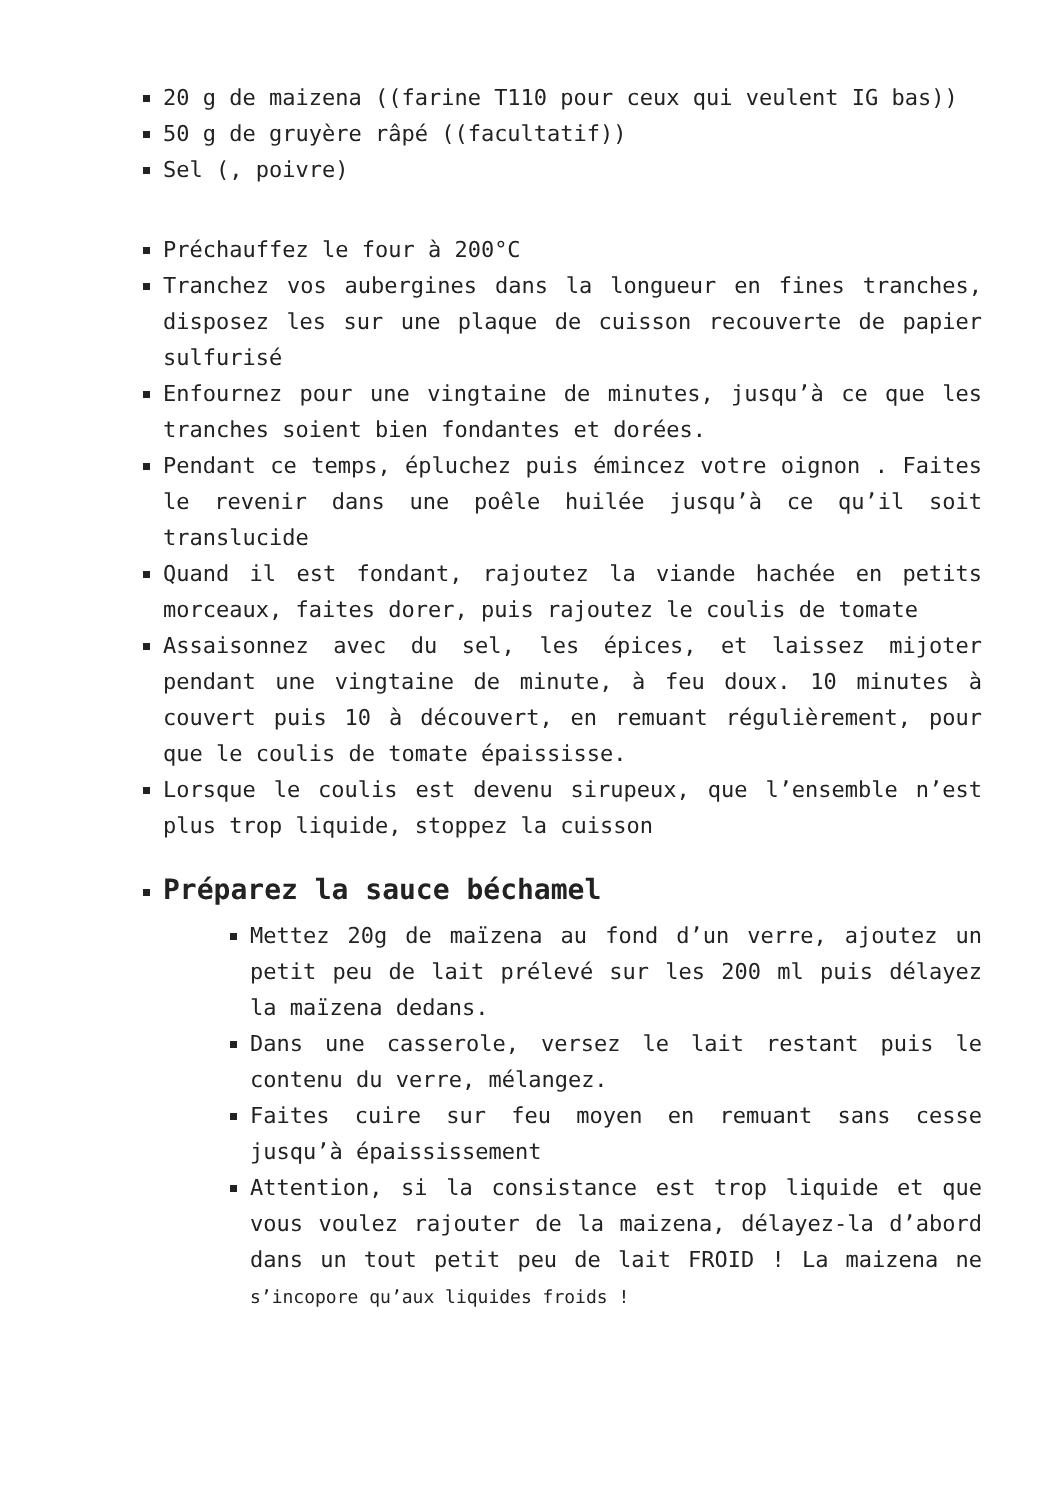20 g de maizena ((farine T110 pour ceux qui veulent IG bas))
50 g de gruyère râpé ((facultatif))
Sel (, poivre)
Préchauffez le four à 200°C
Tranchez vos aubergines dans la longueur en fines tranches, disposez les sur une plaque de cuisson recouverte de papier sulfurisé
Enfournez pour une vingtaine de minutes, jusqu’à ce que les tranches soient bien fondantes et dorées.
Pendant ce temps, épluchez puis émincez votre oignon . Faites le revenir dans une poêle huilée jusqu’à ce qu’il soit translucide
Quand il est fondant, rajoutez la viande hachée en petits morceaux, faites dorer, puis rajoutez le coulis de tomate
Assaisonnez avec du sel, les épices, et laissez mijoter pendant une vingtaine de minute, à feu doux. 10 minutes à couvert puis 10 à découvert, en remuant régulièrement, pour que le coulis de tomate épaississe.
Lorsque le coulis est devenu sirupeux, que l’ensemble n’est plus trop liquide, stoppez la cuisson
Préparez la sauce béchamel
Mettez 20g de maïzena au fond d’un verre, ajoutez un petit peu de lait prélevé sur les 200 ml puis délayez la maïzena dedans.
Dans une casserole, versez le lait restant puis le contenu du verre, mélangez.
Faites cuire sur feu moyen en remuant sans cesse jusqu’à épaississement
Attention, si la consistance est trop liquide et que vous voulez rajouter de la maizena, délayez-la d’abord dans un tout petit peu de lait FROID ! La maizena ne s’incopore qu’aux liquides froids !